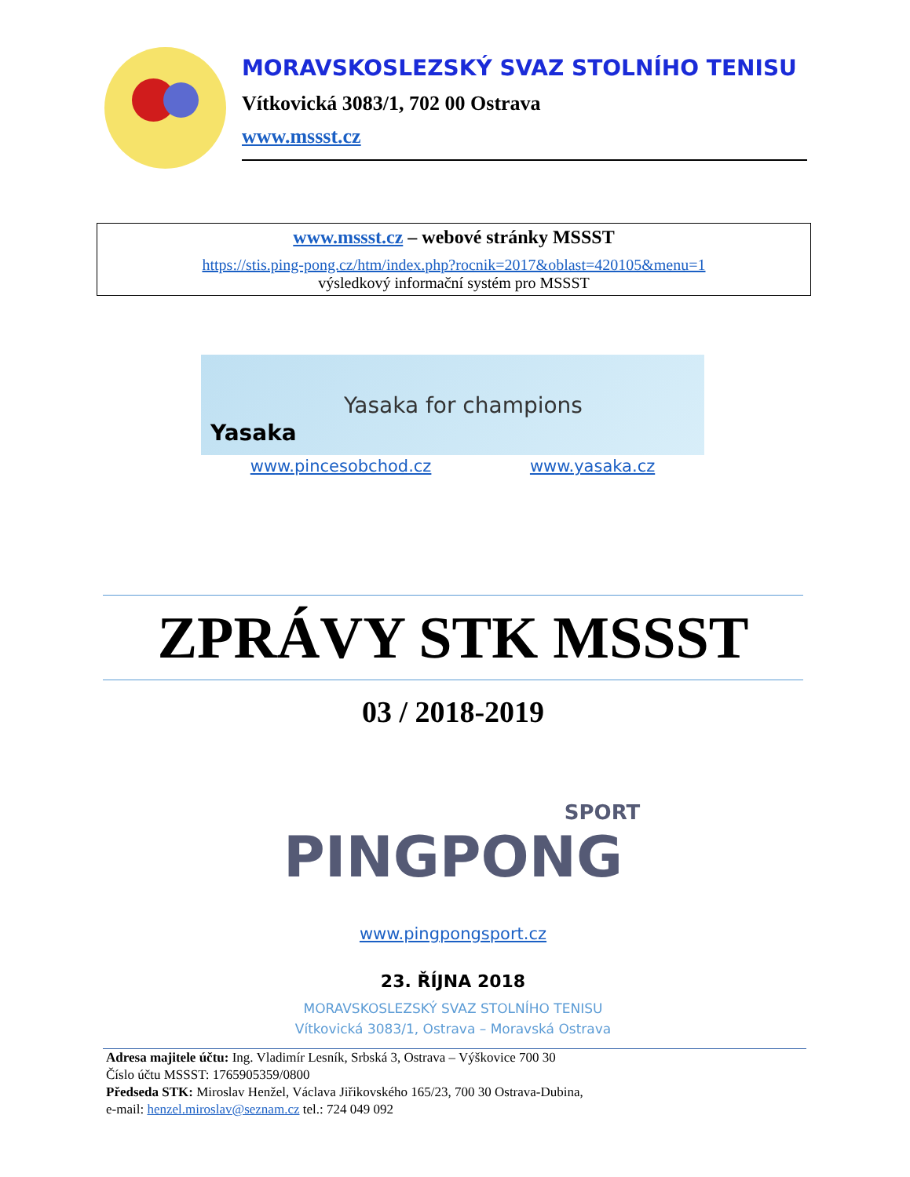MORAVSKOSLEZSKÝ SVAZ STOLNÍHO TENISU
Vítkovická 3083/1, 702 00 Ostrava
www.mssst.cz
www.mssst.cz – webové stránky MSSST
https://stis.ping-pong.cz/htm/index.php?rocnik=2017&oblast=420105&menu=1
výsledkový informační systém pro MSSST
Yasaka
Yasaka for champions
www.pincesobchod.cz www.yasaka.cz
ZPRÁVY STK MSSST
03 / 2018-2019
SPORT
PINGPONG
www.pingpongsport.cz
23. ŘÍJNA 2018
MORAVSKOSLEZSKÝ SVAZ STOLNÍHO TENISU
Vítkovická 3083/1, Ostrava – Moravská Ostrava
Adresa majitele účtu: Ing. Vladimír Lesník, Srbská 3, Ostrava – Výškovice 700 30
Číslo účtu MSSST: 1765905359/0800
Předseda STK: Miroslav Henžel, Václava Jiřikovského 165/23, 700 30 Ostrava-Dubina,
e-mail: henzel.miroslav@seznam.cz tel.: 724 049 092